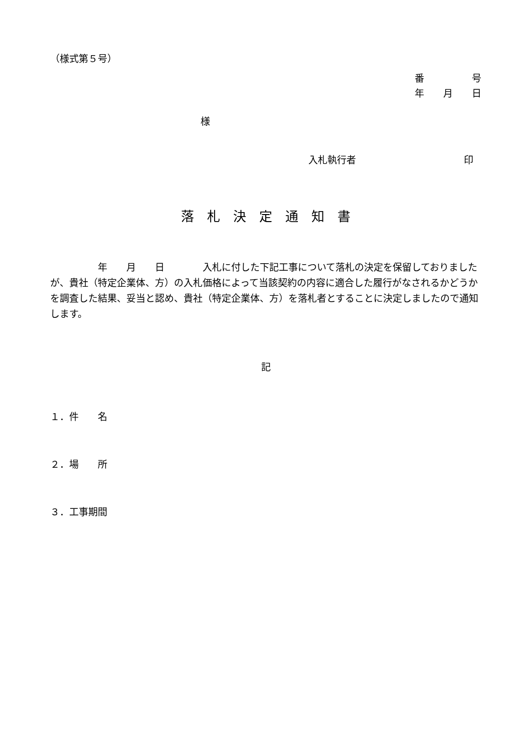（様式第５号）
番　　　　　号
年　　月　　日
様
入札執行者 印
落　札　決　定　通　知　書
　　　　　年　　月　　日　　　　入札に付した下記工事について落札の決定を保留しておりましたが、貴社（特定企業体、方）の入札価格によって当該契約の内容に適合した履行がなされるかどうかを調査した結果、妥当と認め、貴社（特定企業体、方）を落札者とすることに決定しましたので通知します。
記
１．件　　名
２．場　　所
３．工事期間